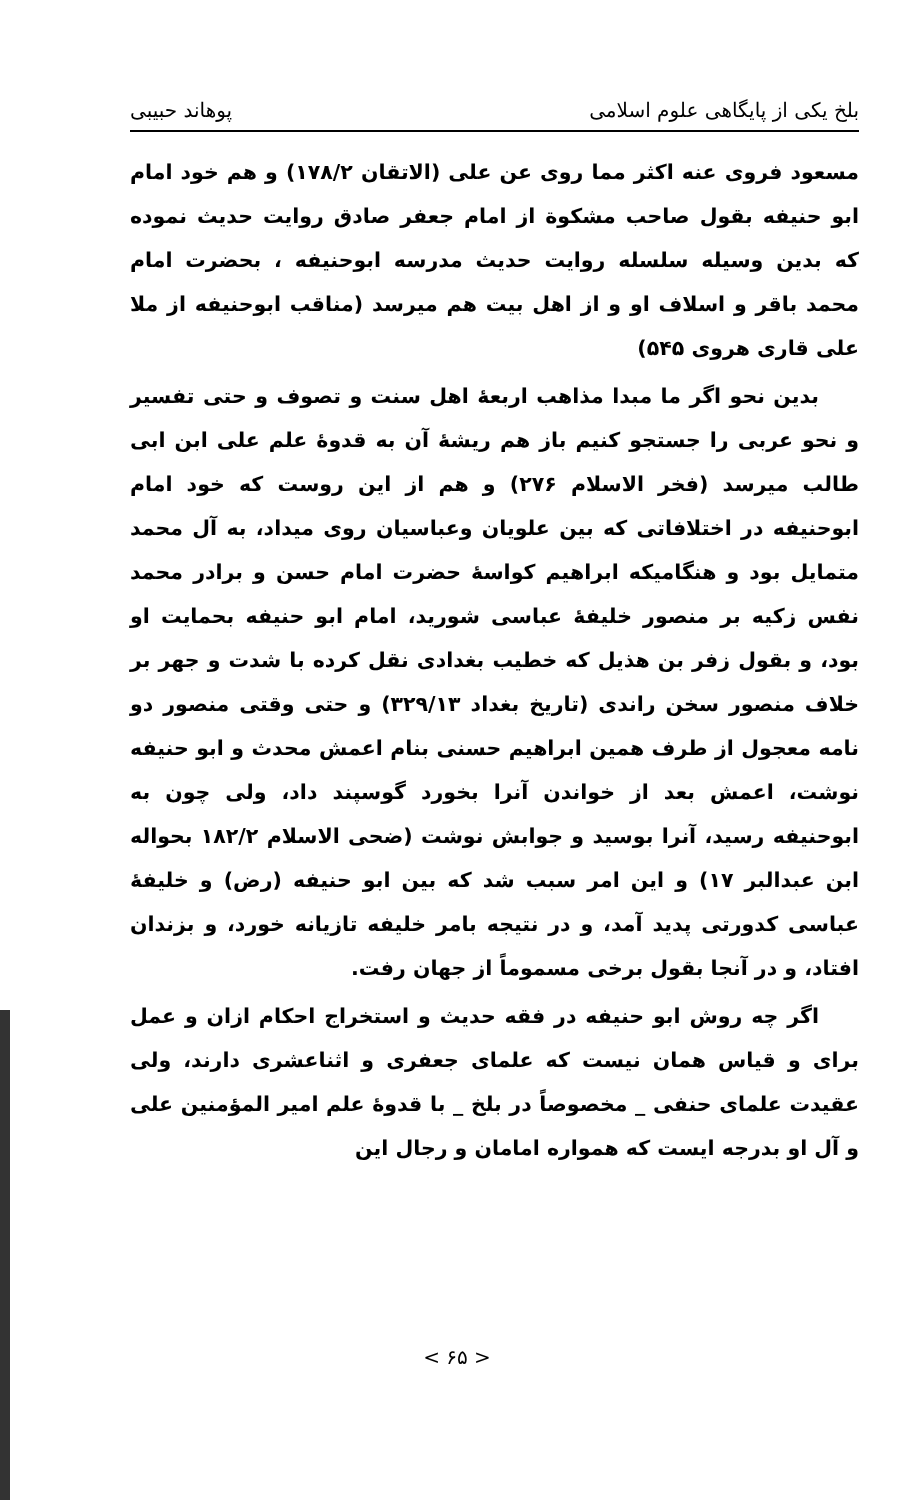بلخ یکی از پایگاهی علوم اسلامی پوهاند حبیبی
مسعود فروی عنه اکثر مما روی عن علی (الاتقان ۱۷۸/۲) و هم خود امام ابو حنیفه بقول صاحب مشکوة از امام جعفر صادق روایت حدیث نموده که بدین وسیله سلسله روایت حدیث مدرسه ابوحنیفه ، بحضرت امام محمد باقر و اسلاف او و از اهل بیت هم میرسد (مناقب ابوحنیفه از ملا علی قاری هروی ۵۴۵)
بدین نحو اگر ما مبدا مذاهب اربعهٔ اهل سنت و تصوف و حتی تفسیر و نحو عربی را جستجو کنیم باز هم ریشهٔ آن به قدوهٔ علم علی ابن ابی طالب میرسد (فخر الاسلام ۲۷۶) و هم از این روست که خود امام ابوحنیفه در اختلافاتی که بین علویان وعباسیان روی میداد، به آل محمد متمایل بود و هنگامیکه ابراهیم کواسهٔ حضرت امام حسن و برادر محمد نفس زکیه بر منصور خلیفهٔ عباسی شورید، امام ابو حنیفه بحمایت او بود، و بقول زفر بن هذیل که خطیب بغدادی نقل کرده با شدت و جهر بر خلاف منصور سخن راندی (تاریخ بغداد ۳۲۹/۱۳) و حتی وقتی منصور دو نامه معجول از طرف همین ابراهیم حسنی بنام اعمش محدث و ابو حنیفه نوشت، اعمش بعد از خواندن آنرا بخورد گوسپند داد، ولی چون به ابوحنیفه رسید، آنرا بوسید و جوابش نوشت (ضحی الاسلام ۱۸۲/۲ بحواله ابن عبدالبر ۱۷) و این امر سبب شد که بین ابو حنیفه (رض) و خلیفهٔ عباسی کدورتی پدید آمد، و در نتیجه بامر خلیفه تازیانه خورد، و بزندان افتاد، و در آنجا بقول برخی مسموماً از جهان رفت.
اگر چه روش ابو حنیفه در فقه حدیث و استخراج احکام ازان و عمل برای و قیاس همان نیست که علمای جعفری و اثناعشری دارند، ولی عقیدت علمای حنفی _ مخصوصاً در بلخ _ با قدوهٔ علم امیر المؤمنین علی و آل او بدرجه ایست که همواره امامان و رجال این
< ۶۵ >